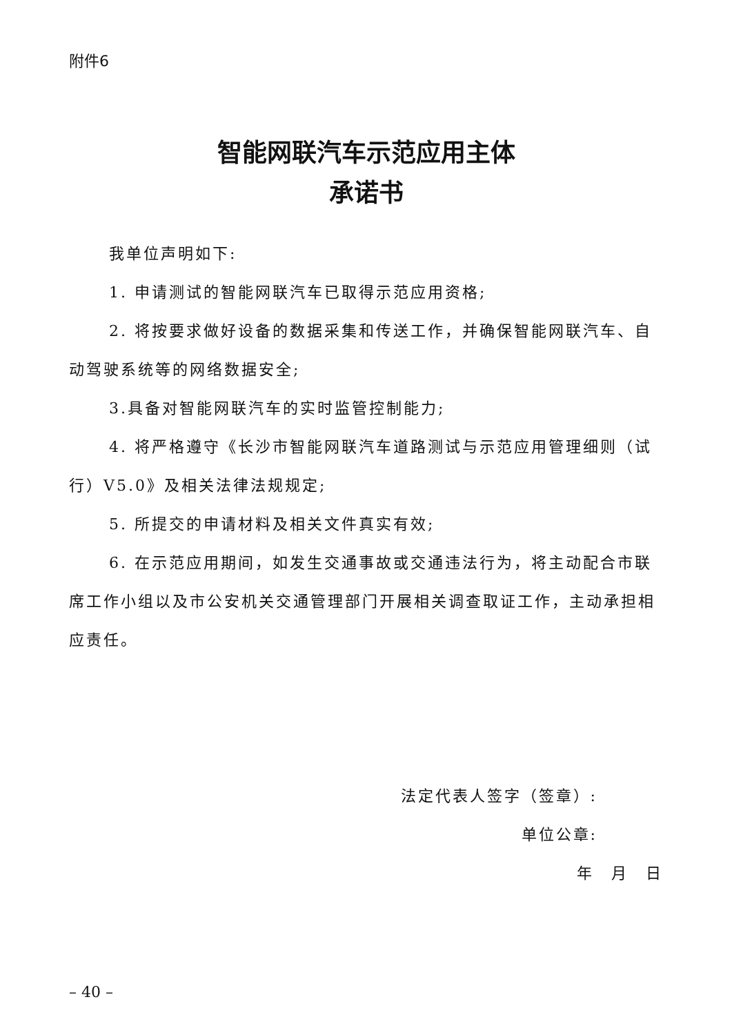附件6
智能网联汽车示范应用主体
承诺书
我单位声明如下:
1. 申请测试的智能网联汽车已取得示范应用资格;
2. 将按要求做好设备的数据采集和传送工作，并确保智能网联汽车、自动驾驶系统等的网络数据安全;
3.具备对智能网联汽车的实时监管控制能力;
4. 将严格遵守《长沙市智能网联汽车道路测试与示范应用管理细则（试行）V5.0》及相关法律法规规定;
5. 所提交的申请材料及相关文件真实有效;
6. 在示范应用期间，如发生交通事故或交通违法行为，将主动配合市联席工作小组以及市公安机关交通管理部门开展相关调查取证工作，主动承担相应责任。
法定代表人签字（签章）:
单位公章:
年　月　日
– 40 –